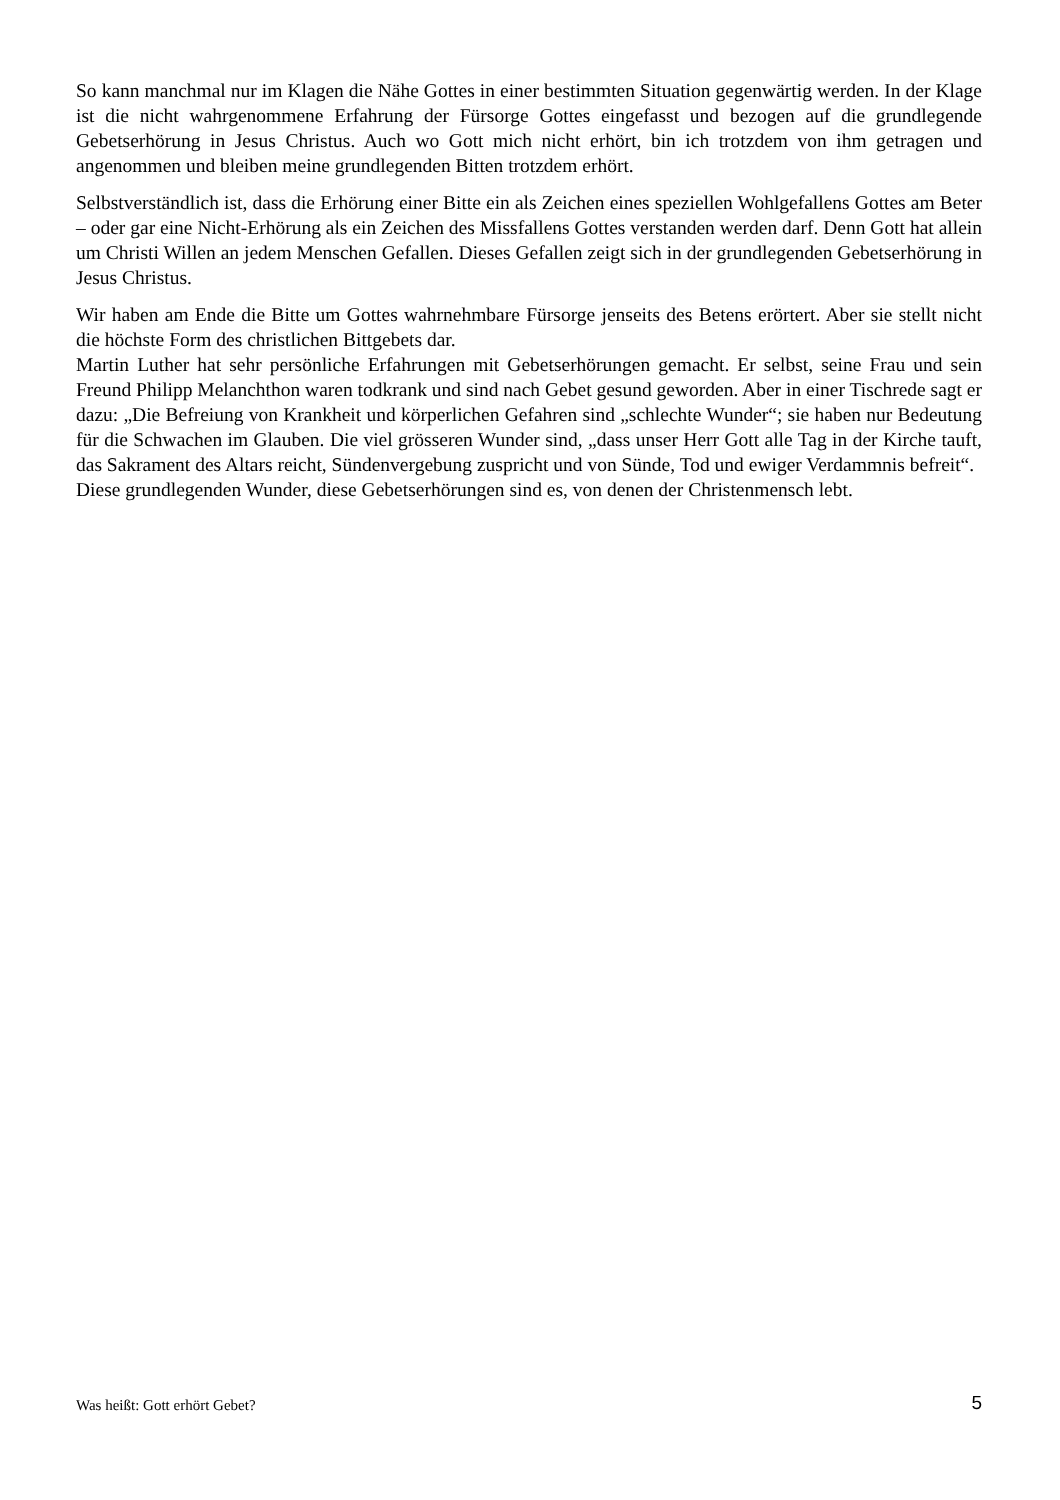So kann manchmal nur im Klagen die Nähe Gottes in einer bestimmten Situation gegenwärtig werden. In der Klage ist die nicht wahrgenommene Erfahrung der Fürsorge Gottes eingefasst und bezogen auf die grundlegende Gebetserhörung in Jesus Christus. Auch wo Gott mich nicht erhört, bin ich trotzdem von ihm getragen und angenommen und bleiben meine grundlegenden Bitten trotzdem erhört.
Selbstverständlich ist, dass die Erhörung einer Bitte ein als Zeichen eines speziellen Wohlgefallens Gottes am Beter – oder gar eine Nicht-Erhörung als ein Zeichen des Missfallens Gottes verstanden werden darf. Denn Gott hat allein um Christi Willen an jedem Menschen Gefallen. Dieses Gefallen zeigt sich in der grundlegenden Gebetserhörung in Jesus Christus.
Wir haben am Ende die Bitte um Gottes wahrnehmbare Fürsorge jenseits des Betens erörtert. Aber sie stellt nicht die höchste Form des christlichen Bittgebets dar.
Martin Luther hat sehr persönliche Erfahrungen mit Gebetserhörungen gemacht. Er selbst, seine Frau und sein Freund Philipp Melanchthon waren todkrank und sind nach Gebet gesund geworden. Aber in einer Tischrede sagt er dazu: „Die Befreiung von Krankheit und körperlichen Gefahren sind „schlechte Wunder“; sie haben nur Bedeutung für die Schwachen im Glauben. Die viel grösseren Wunder sind, „dass unser Herr Gott alle Tag in der Kirche tauft, das Sakrament des Altars reicht, Sündenvergebung zuspricht und von Sünde, Tod und ewiger Verdammnis befreit“.
Diese grundlegenden Wunder, diese Gebetserhörungen sind es, von denen der Christenmensch lebt.
Was heißt: Gott erhört Gebet? 5